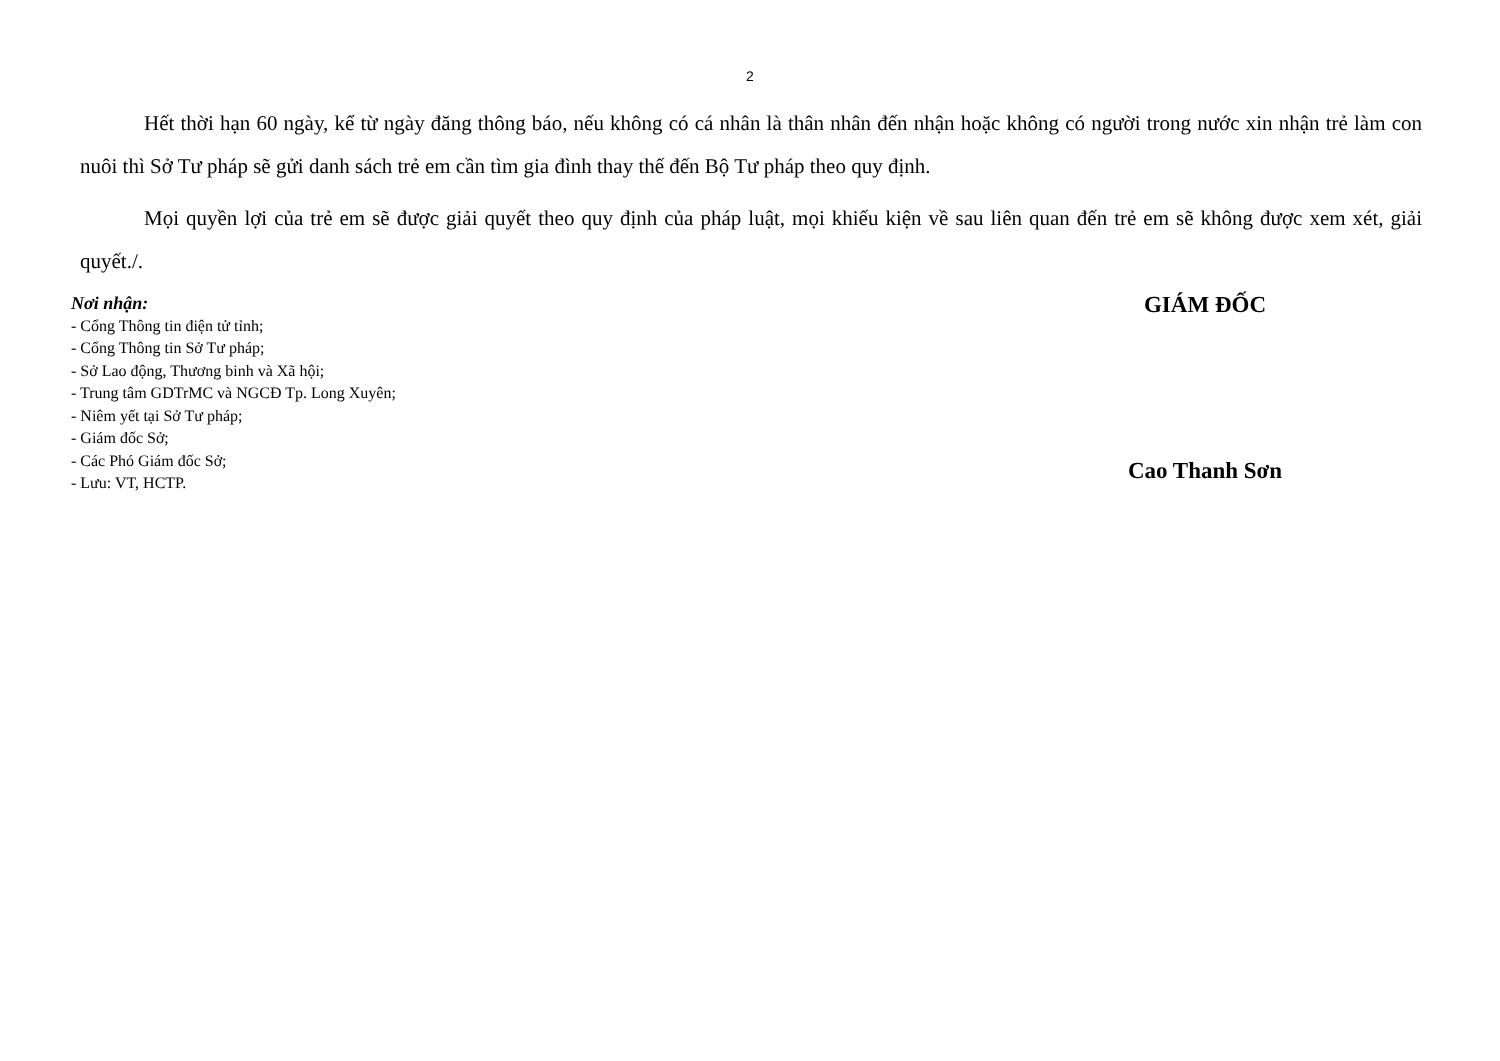2
Hết thời hạn 60 ngày, kể từ ngày đăng thông báo, nếu không có cá nhân là thân nhân đến nhận hoặc không có người trong nước xin nhận trẻ làm con nuôi thì Sở Tư pháp sẽ gửi danh sách trẻ em cần tìm gia đình thay thế đến Bộ Tư pháp theo quy định.
Mọi quyền lợi của trẻ em sẽ được giải quyết theo quy định của pháp luật, mọi khiếu kiện về sau liên quan đến trẻ em sẽ không được xem xét, giải quyết./.
Nơi nhận:
- Cổng Thông tin điện tử tỉnh;
- Cổng Thông tin Sở Tư pháp;
- Sở Lao động, Thương binh và Xã hội;
- Trung tâm GDTrMC và NGCĐ Tp. Long Xuyên;
- Niêm yết tại Sở Tư pháp;
- Giám đốc Sở;
- Các Phó Giám đốc Sở;
- Lưu: VT, HCTP.
GIÁM ĐỐC
Cao Thanh Sơn